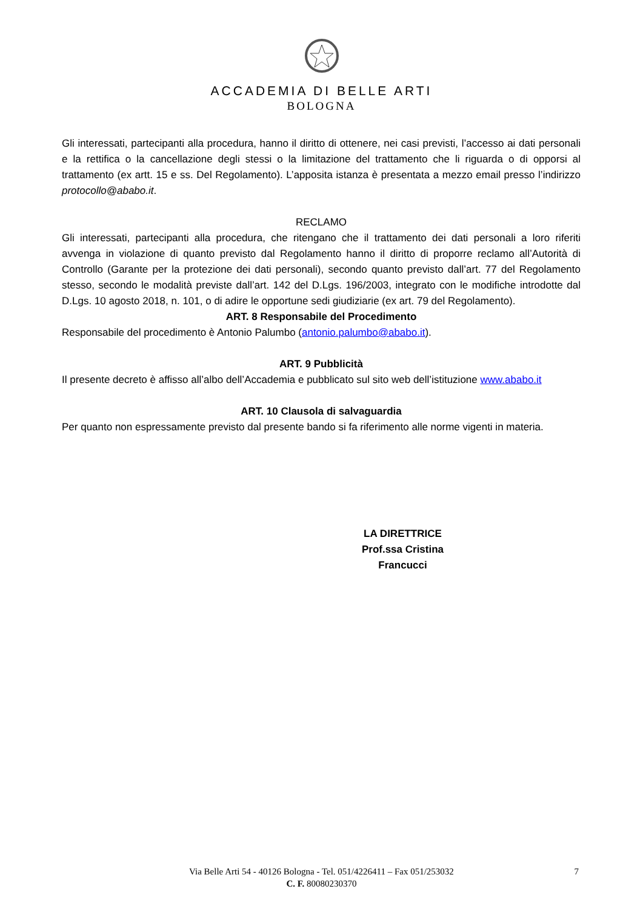ACCADEMIA DI BELLE ARTI
BOLOGNA
Gli interessati, partecipanti alla procedura, hanno il diritto di ottenere, nei casi previsti, l’accesso ai dati personali e la rettifica o la cancellazione degli stessi o la limitazione del trattamento che li riguarda o di opporsi al trattamento (ex artt. 15 e ss. Del Regolamento). L’apposita istanza è presentata a mezzo email presso l’indirizzo protocollo@ababo.it.
RECLAMO
Gli interessati, partecipanti alla procedura, che ritengano che il trattamento dei dati personali a loro riferiti avvenga in violazione di quanto previsto dal Regolamento hanno il diritto di proporre reclamo all’Autorità di Controllo (Garante per la protezione dei dati personali), secondo quanto previsto dall’art. 77 del Regolamento stesso, secondo le modalità previste dall’art. 142 del D.Lgs. 196/2003, integrato con le modifiche introdotte dal D.Lgs. 10 agosto 2018, n. 101, o di adire le opportune sedi giudiziarie (ex art. 79 del Regolamento).
ART. 8 Responsabile del Procedimento
Responsabile del procedimento è Antonio Palumbo (antonio.palumbo@ababo.it).
ART. 9 Pubblicità
Il presente decreto è affisso all’albo dell’Accademia e pubblicato sul sito web dell’istituzione www.ababo.it
ART. 10 Clausola di salvaguardia
Per quanto non espressamente previsto dal presente bando si fa riferimento alle norme vigenti in materia.
LA DIRETTRICE
Prof.ssa Cristina Francucci
Via Belle Arti 54 - 40126 Bologna - Tel. 051/4226411 – Fax 051/253032
C. F. 80080230370
7